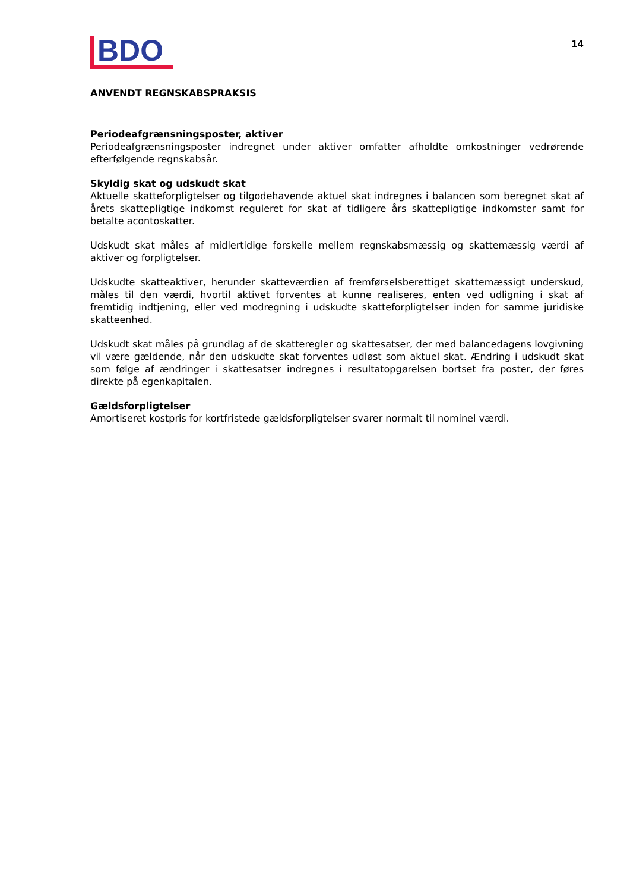BDO
14
ANVENDT REGNSKABSPRAKSIS
Periodeafgrænsningsposter, aktiver
Periodeafgrænsningsposter indregnet under aktiver omfatter afholdte omkostninger vedrørende efterfølgende regnskabsår.
Skyldig skat og udskudt skat
Aktuelle skatteforpligtelser og tilgodehavende aktuel skat indregnes i balancen som beregnet skat af årets skattepligtige indkomst reguleret for skat af tidligere års skattepligtige indkomster samt for betalte acontoskatter.
Udskudt skat måles af midlertidige forskelle mellem regnskabsmæssig og skattemæssig værdi af aktiver og forpligtelser.
Udskudte skatteaktiver, herunder skatteværdien af fremførselsberettiget skattemæssigt underskud, måles til den værdi, hvortil aktivet forventes at kunne realiseres, enten ved udligning i skat af fremtidig indtjening, eller ved modregning i udskudte skatteforpligtelser inden for samme juridiske skatteenhed.
Udskudt skat måles på grundlag af de skatteregler og skattesatser, der med balancedagens lovgivning vil være gældende, når den udskudte skat forventes udløst som aktuel skat. Ændring i udskudt skat som følge af ændringer i skattesatser indregnes i resultatopgørelsen bortset fra poster, der føres direkte på egenkapitalen.
Gældsforpligtelser
Amortiseret kostpris for kortfristede gældsforpligtelser svarer normalt til nominel værdi.